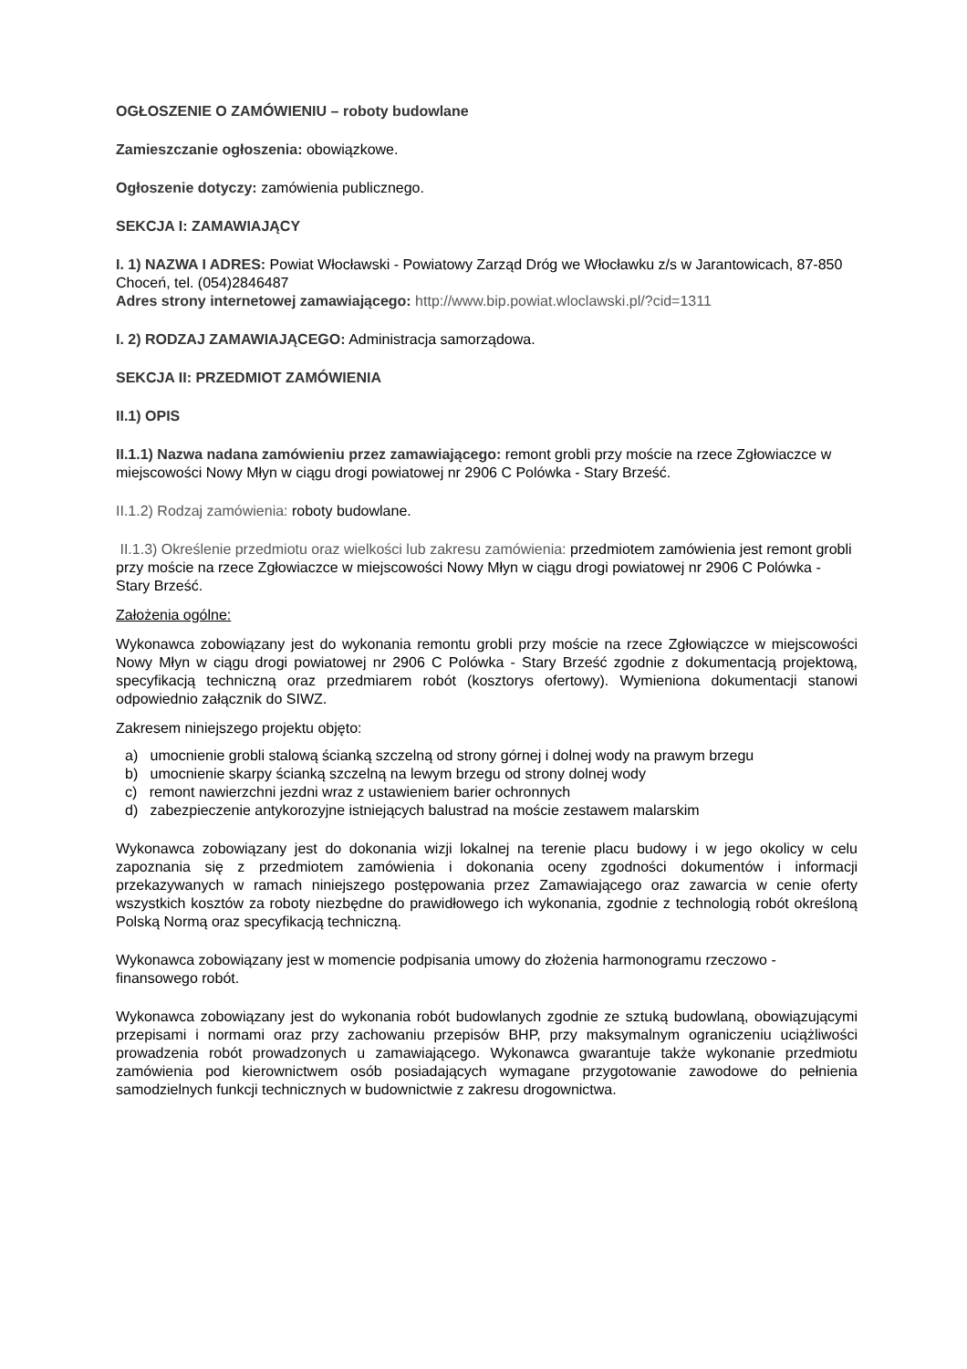OGŁOSZENIE O ZAMÓWIENIU – roboty budowlane
Zamieszczanie ogłoszenia: obowiązkowe.
Ogłoszenie dotyczy: zamówienia publicznego.
SEKCJA I: ZAMAWIAJĄCY
I. 1) NAZWA I ADRES: Powiat Włocławski - Powiatowy Zarząd Dróg we Włocławku z/s w Jarantowicach, 87-850 Choceń, tel. (054)2846487
Adres strony internetowej zamawiającego: http://www.bip.powiat.wloclawski.pl/?cid=1311
I. 2) RODZAJ ZAMAWIAJĄCEGO: Administracja samorządowa.
SEKCJA II: PRZEDMIOT ZAMÓWIENIA
II.1) OPIS
II.1.1) Nazwa nadana zamówieniu przez zamawiającego: remont grobli przy moście na rzece Zgłowiaczce w miejscowości Nowy Młyn w ciągu drogi powiatowej nr 2906 C Polówka - Stary Brześć.
II.1.2) Rodzaj zamówienia: roboty budowlane.
II.1.3) Określenie przedmiotu oraz wielkości lub zakresu zamówienia: przedmiotem zamówienia jest remont grobli przy moście na rzece Zgłowiaczce w miejscowości Nowy Młyn w ciągu drogi powiatowej nr 2906 C Polówka - Stary Brześć.
Założenia ogólne:
Wykonawca zobowiązany jest do wykonania remontu grobli przy moście na rzece Zgłowiączce w miejscowości Nowy Młyn w ciągu drogi powiatowej nr 2906 C Polówka - Stary Brześć zgodnie z dokumentacją projektową, specyfikacją techniczną oraz przedmiarem robót (kosztorys ofertowy). Wymieniona dokumentacji stanowi odpowiednio załącznik do SIWZ.
Zakresem niniejszego projektu objęto:
a) umocnienie grobli stalową ścianką szczelną od strony górnej i dolnej wody na prawym brzegu
b) umocnienie skarpy ścianką szczelną na lewym brzegu od strony dolnej wody
c) remont nawierzchni jezdni wraz z ustawieniem barier ochronnych
d) zabezpieczenie antykorozyjne istniejących balustrad na moście zestawem malarskim
Wykonawca zobowiązany jest do dokonania wizji lokalnej na terenie placu budowy i w jego okolicy w celu zapoznania się z przedmiotem zamówienia i dokonania oceny zgodności dokumentów i informacji przekazywanych w ramach niniejszego postępowania przez Zamawiającego oraz zawarcia w cenie oferty wszystkich kosztów za roboty niezbędne do prawidłowego ich wykonania, zgodnie z technologią robót określoną Polską Normą oraz specyfikacją techniczną.
Wykonawca zobowiązany jest w momencie podpisania umowy do złożenia harmonogramu rzeczowo - finansowego robót.
Wykonawca zobowiązany jest do wykonania robót budowlanych zgodnie ze sztuką budowlaną, obowiązującymi przepisami i normami oraz przy zachowaniu przepisów BHP, przy maksymalnym ograniczeniu uciążliwości prowadzenia robót prowadzonych u zamawiającego. Wykonawca gwarantuje także wykonanie przedmiotu zamówienia pod kierownictwem osób posiadających wymagane przygotowanie zawodowe do pełnienia samodzielnych funkcji technicznych w budownictwie z zakresu drogownictwa.